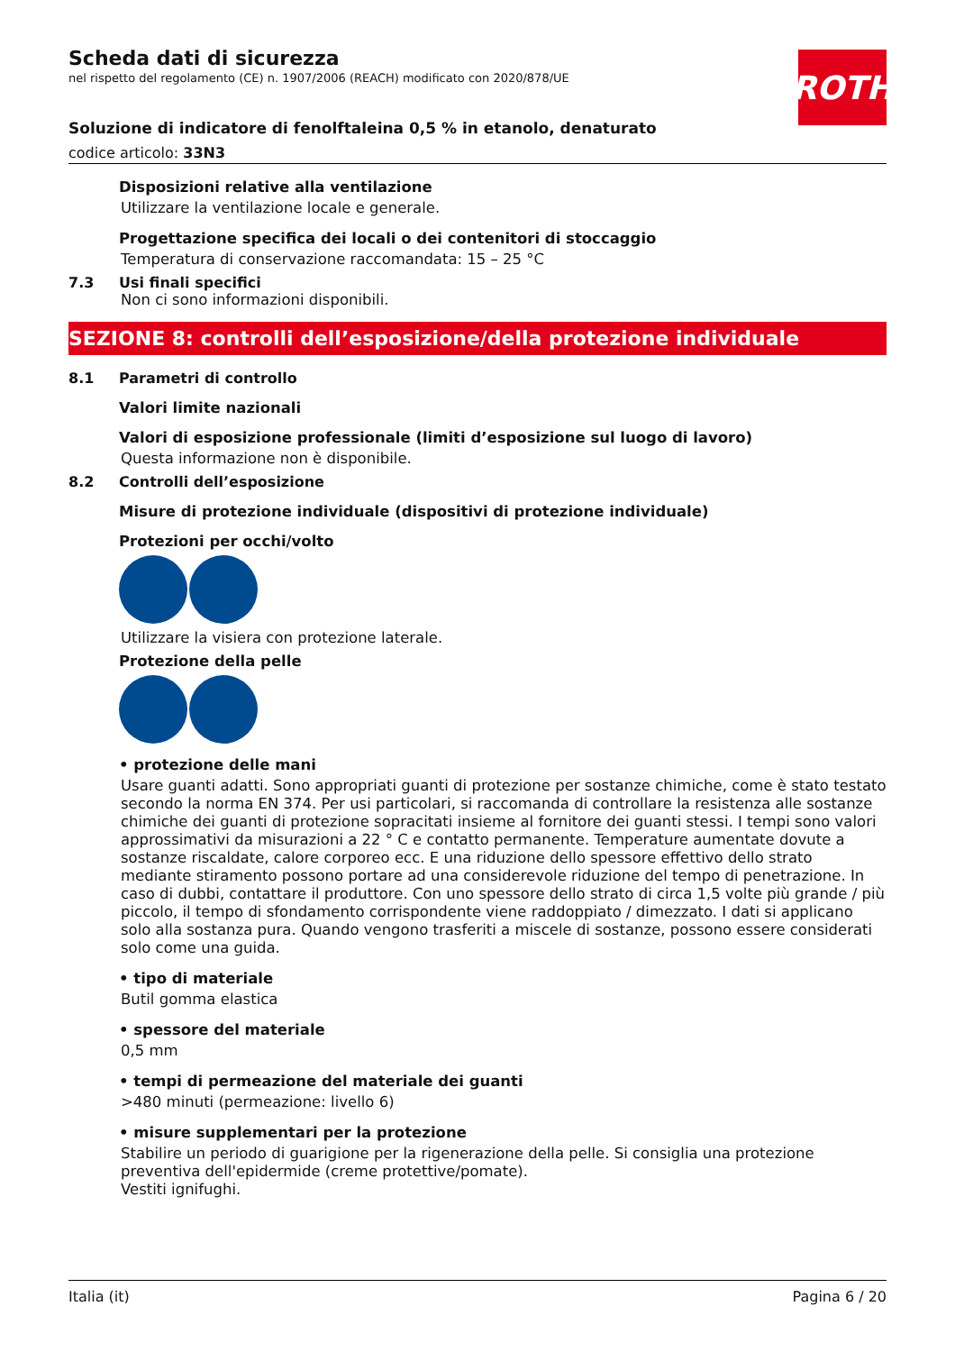ROTH
Scheda dati di sicurezza
nel rispetto del regolamento (CE) n. 1907/2006 (REACH) modificato con 2020/878/UE
Soluzione di indicatore di fenolftaleina 0,5 % in etanolo, denaturato
codice articolo: 33N3
Disposizioni relative alla ventilazione
Utilizzare la ventilazione locale e generale.
Progettazione specifica dei locali o dei contenitori di stoccaggio
Temperatura di conservazione raccomandata: 15 – 25 °C
7.3 Usi finali specifici
Non ci sono informazioni disponibili.
SEZIONE 8: controlli dell’esposizione/della protezione individuale
8.1 Parametri di controllo
Valori limite nazionali
Valori di esposizione professionale (limiti d’esposizione sul luogo di lavoro)
Questa informazione non è disponibile.
8.2 Controlli dell’esposizione
Misure di protezione individuale (dispositivi di protezione individuale)
Protezioni per occhi/volto
Utilizzare la visiera con protezione laterale.
Protezione della pelle
• protezione delle mani
Usare guanti adatti. Sono appropriati guanti di protezione per sostanze chimiche, come è stato testato secondo la norma EN 374. Per usi particolari, si raccomanda di controllare la resistenza alle sostanze chimiche dei guanti di protezione sopracitati insieme al fornitore dei guanti stessi. I tempi sono valori approssimativi da misurazioni a 22 ° C e contatto permanente. Temperature aumentate dovute a sostanze riscaldate, calore corporeo ecc. E una riduzione dello spessore effettivo dello strato mediante stiramento possono portare ad una considerevole riduzione del tempo di penetrazione. In caso di dubbi, contattare il produttore. Con uno spessore dello strato di circa 1,5 volte più grande / più piccolo, il tempo di sfondamento corrispondente viene raddoppiato / dimezzato. I dati si applicano solo alla sostanza pura. Quando vengono trasferiti a miscele di sostanze, possono essere considerati solo come una guida.
• tipo di materiale
Butil gomma elastica
• spessore del materiale
0,5 mm
• tempi di permeazione del materiale dei guanti
>480 minuti (permeazione: livello 6)
• misure supplementari per la protezione
Stabilire un periodo di guarigione per la rigenerazione della pelle. Si consiglia una protezione preventiva dell'epidermide (creme protettive/pomate).
Vestiti ignifughi.
Italia (it) Pagina 6 / 20